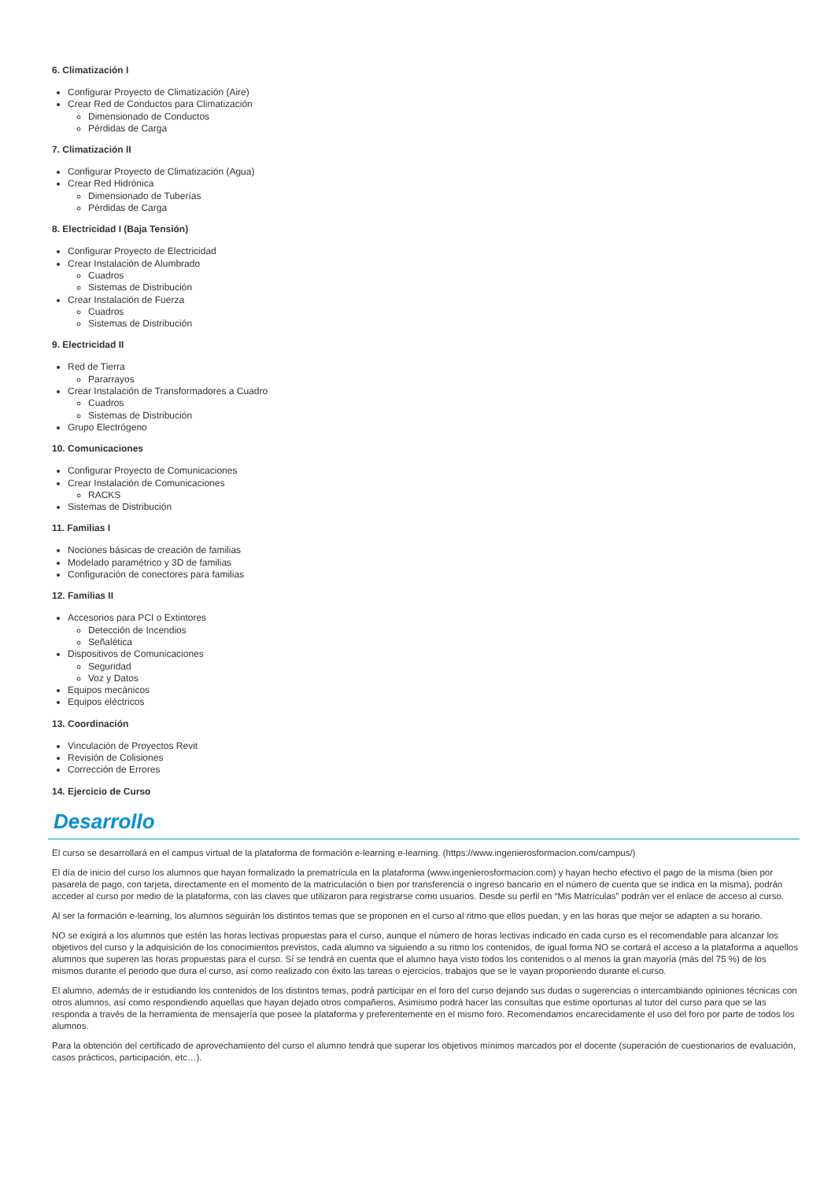6. Climatización I
Configurar Proyecto de Climatización (Aire)
Crear Red de Conductos para Climatización
Dimensionado de Conductos
Pérdidas de Carga
7. Climatización II
Configurar Proyecto de Climatización (Agua)
Crear Red Hidrónica
Dimensionado de Tuberías
Pérdidas de Carga
8. Electricidad I (Baja Tensión)
Configurar Proyecto de Electricidad
Crear Instalación de Alumbrado
Cuadros
Sistemas de Distribución
Crear Instalación de Fuerza
Cuadros
Sistemas de Distribución
9. Electricidad II
Red de Tierra
Pararrayos
Crear Instalación de Transformadores a Cuadro
Cuadros
Sistemas de Distribución
Grupo Electrógeno
10. Comunicaciones
Configurar Proyecto de Comunicaciones
Crear Instalación de Comunicaciones
RACKS
Sistemas de Distribución
11. Familias I
Nociones básicas de creación de familias
Modelado paramétrico y 3D de familias
Configuración de conectores para familias
12. Familias II
Accesorios para PCI o Extintores
Detección de Incendios
Señalética
Dispositivos de Comunicaciones
Seguridad
Voz y Datos
Equipos mecánicos
Equipos eléctricos
13. Coordinación
Vinculación de Proyectos Revit
Revisión de Colisiones
Corrección de Errores
14. Ejercicio de Curso
Desarrollo
El curso se desarrollará en el campus virtual de la plataforma de formación e-learning e-learning. (https://www.ingenierosformacion.com/campus/)
El día de inicio del curso los alumnos que hayan formalizado la prematrícula en la plataforma (www.ingenierosformacion.com) y hayan hecho efectivo el pago de la misma (bien por pasarela de pago, con tarjeta, directamente en el momento de la matriculación o bien por transferencia o ingreso bancario en el número de cuenta que se indica en la misma), podrán acceder al curso por medio de la plataforma, con las claves que utilizaron para registrarse como usuarios. Desde su perfil en “Mis Matrículas” podrán ver el enlace de acceso al curso.
Al ser la formación e-learning, los alumnos seguirán los distintos temas que se proponen en el curso al ritmo que ellos puedan, y en las horas que mejor se adapten a su horario.
NO se exigirá a los alumnos que estén las horas lectivas propuestas para el curso, aunque el número de horas lectivas indicado en cada curso es el recomendable para alcanzar los objetivos del curso y la adquisición de los conocimientos previstos, cada alumno va siguiendo a su ritmo los contenidos, de igual forma NO se cortará el acceso a la plataforma a aquellos alumnos que superen las horas propuestas para el curso. Sí se tendrá en cuenta que el alumno haya visto todos los contenidos o al menos la gran mayoría (más del 75 %) de los mismos durante el periodo que dura el curso, así como realizado con éxito las tareas o ejercicios, trabajos que se le vayan proponiendo durante el curso.
El alumno, además de ir estudiando los contenidos de los distintos temas, podrá participar en el foro del curso dejando sus dudas o sugerencias o intercambiando opiniones técnicas con otros alumnos, así como respondiendo aquellas que hayan dejado otros compañeros. Asimismo podrá hacer las consultas que estime oportunas al tutor del curso para que se las responda a través de la herramienta de mensajería que posee la plataforma y preferentemente en el mismo foro. Recomendamos encarecidamente el uso del foro por parte de todos los alumnos.
Para la obtención del certificado de aprovechamiento del curso el alumno tendrá que superar los objetivos mínimos marcados por el docente (superación de cuestionarios de evaluación, casos prácticos, participación, etc…).